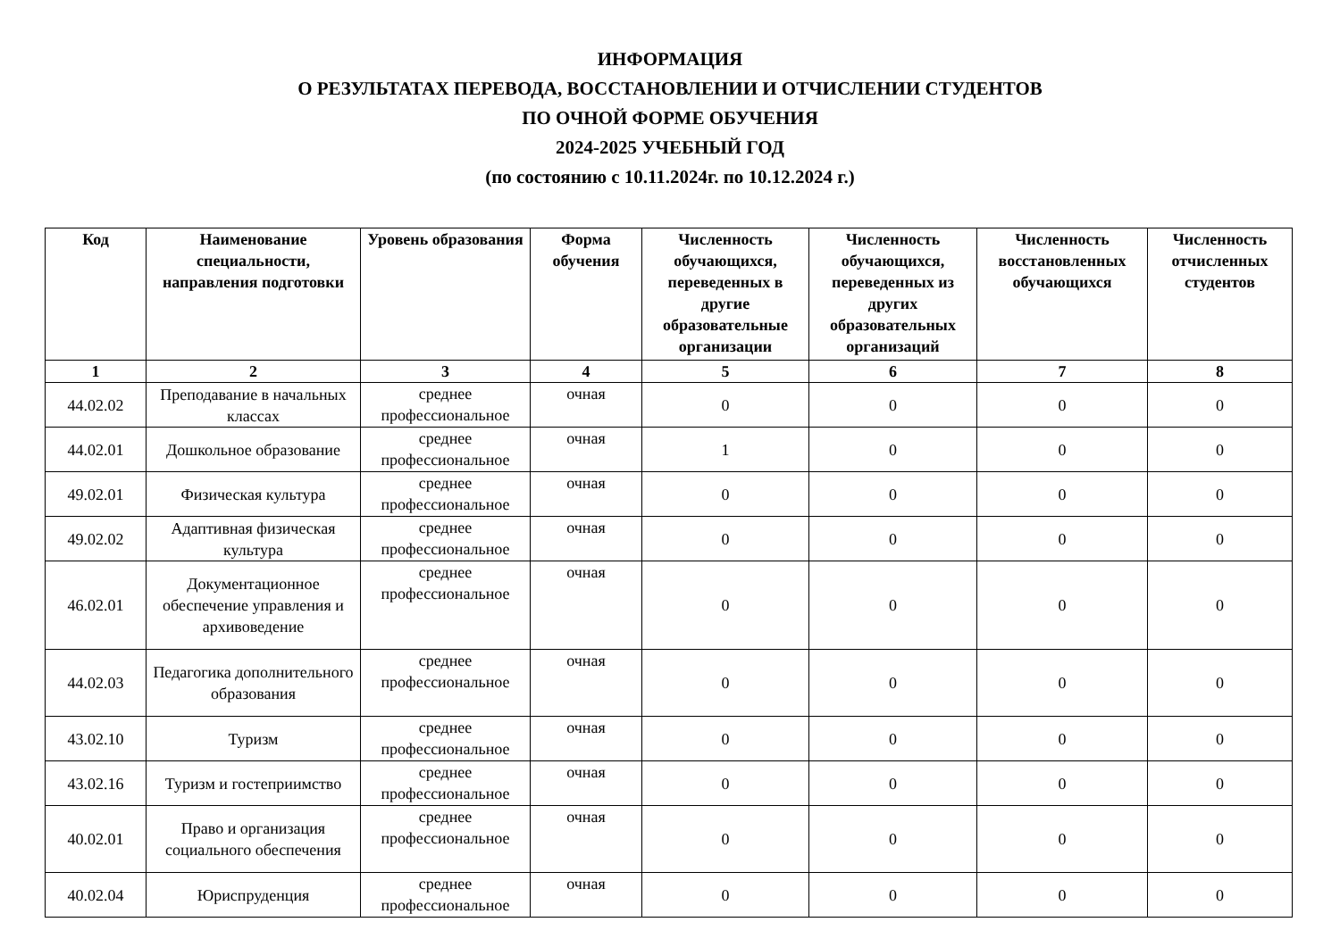ИНФОРМАЦИЯ
О РЕЗУЛЬТАТАХ ПЕРЕВОДА, ВОССТАНОВЛЕНИИ И ОТЧИСЛЕНИИ СТУДЕНТОВ
ПО ОЧНОЙ ФОРМЕ ОБУЧЕНИЯ
2024-2025 УЧЕБНЫЙ ГОД
(по состоянию с 10.11.2024г. по 10.12.2024 г.)
| Код | Наименование специальности, направления подготовки | Уровень образования | Форма обучения | Численность обучающихся, переведенных в другие образовательные организации | Численность обучающихся, переведенных из других образовательных организаций | Численность восстановленных обучающихся | Численность отчисленных студентов |
| --- | --- | --- | --- | --- | --- | --- | --- |
| 1 | 2 | 3 | 4 | 5 | 6 | 7 | 8 |
| 44.02.02 | Преподавание в начальных классах | среднее профессиональное | очная | 0 | 0 | 0 | 0 |
| 44.02.01 | Дошкольное образование | среднее профессиональное | очная | 1 | 0 | 0 | 0 |
| 49.02.01 | Физическая культура | среднее профессиональное | очная | 0 | 0 | 0 | 0 |
| 49.02.02 | Адаптивная физическая культура | среднее профессиональное | очная | 0 | 0 | 0 | 0 |
| 46.02.01 | Документационное обеспечение управления и архивоведение | среднее профессиональное | очная | 0 | 0 | 0 | 0 |
| 44.02.03 | Педагогика дополнительного образования | среднее профессиональное | очная | 0 | 0 | 0 | 0 |
| 43.02.10 | Туризм | среднее профессиональное | очная | 0 | 0 | 0 | 0 |
| 43.02.16 | Туризм и гостеприимство | среднее профессиональное | очная | 0 | 0 | 0 | 0 |
| 40.02.01 | Право и организация социального обеспечения | среднее профессиональное | очная | 0 | 0 | 0 | 0 |
| 40.02.04 | Юриспруденция | среднее профессиональное | очная | 0 | 0 | 0 | 0 |